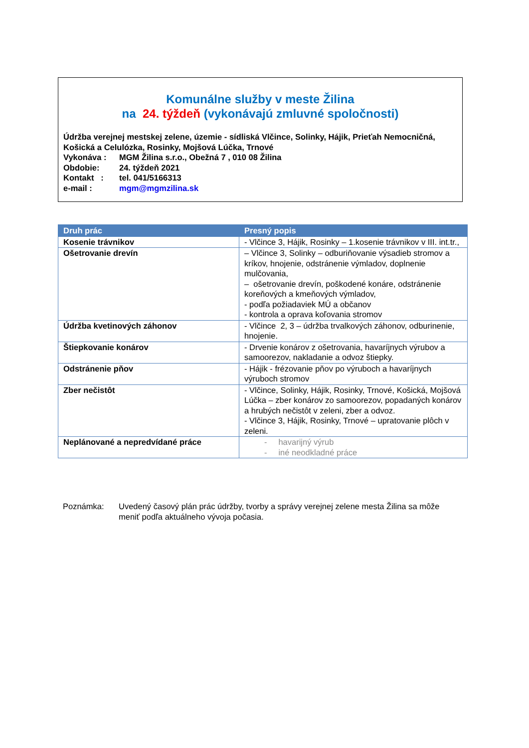Komunálne služby v meste Žilina
na 24. týždeň (vykonávajú zmluvné spoločnosti)
Údržba verejnej mestskej zelene, územie - sídliská Vlčince, Solinky, Hájik, Prieťah Nemocničná, Košická a Celulózka, Rosinky, Mojšová Lúčka, Trnové
Vykonáva : MGM Žilina s.r.o., Obežná 7 , 010 08 Žilina
Obdobie: 24. týždeň 2021
Kontakt : tel. 041/5166313
e-mail : mgm@mgmzilina.sk
| Druh prác | Presný popis |
| --- | --- |
| Kosenie trávnikov | - Vlčince 3, Hájik, Rosinky – 1.kosenie trávnikov v III. int.tr., |
| Ošetrovanie drevín | – Vlčince 3, Solinky – odburiňovanie výsadieb stromov a kríkov, hnojenie, odstránenie výmladov, doplnenie mulčovania, – ošetrovanie drevín, poškodené konáre, odstránenie koreňových a kmeňových výmladov, - podľa požiadaviek MÚ a občanov - kontrola a oprava koľovania stromov |
| Údržba kvetinových záhonov | - Vlčince 2, 3 – údržba trvalkových záhonov, odburinenie, hnojenie. |
| Štiepkovanie konárov | - Drvenie konárov z ošetrovania, havaríjnych výrubov a samoorezov, nakladanie a odvoz štiepky. |
| Odstránenie pňov | - Hájik - frézovanie pňov po výruboch a havaríjnych výruboch stromov |
| Zber nečistôt | - Vlčince, Solinky, Hájik, Rosinky, Trnové, Košická, Mojšová Lúčka – zber konárov zo samoorezov, popadaných konárov a hrubých nečistôt v zeleni, zber a odvoz. - Vlčince 3, Hájik, Rosinky, Trnové – upratovanie plôch v zeleni. |
| Neplánované a nepredvídané práce | - havarijný výrub - iné neodkladné práce |
Poznámka: Uvedený časový plán prác údržby, tvorby a správy verejnej zelene mesta Žilina sa môže meniť podľa aktuálneho vývoja počasia.